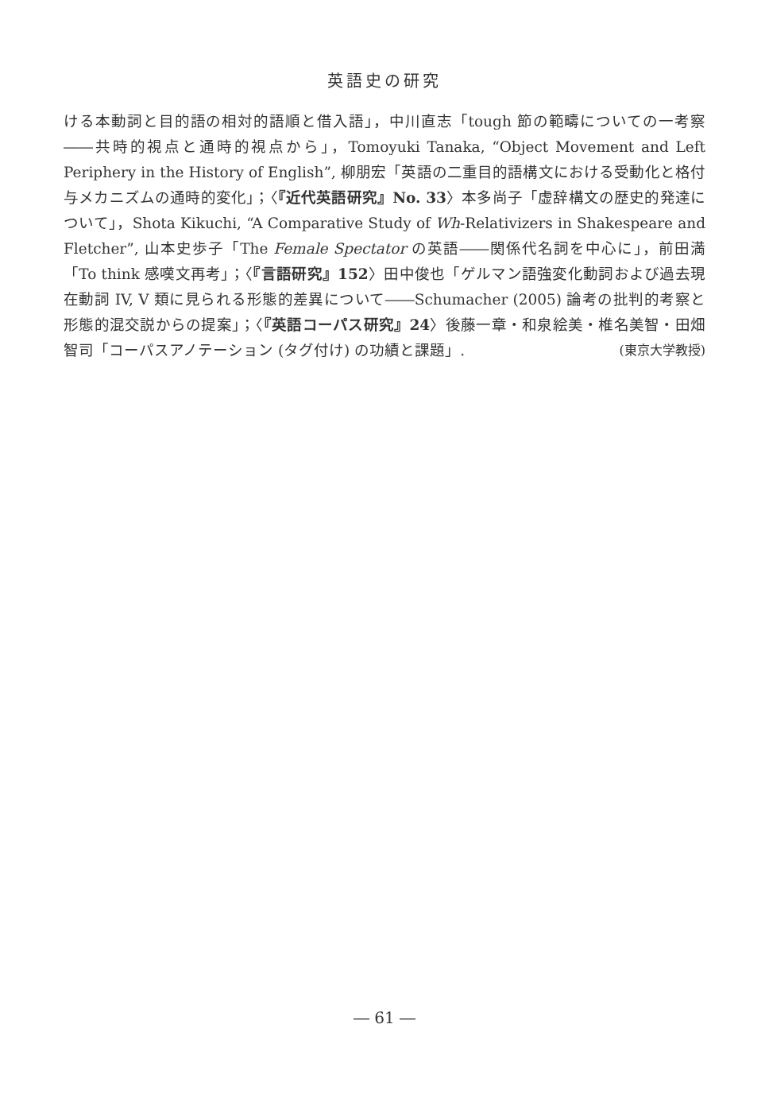英語史の研究
ける本動詞と目的語の相対的語順と借入語」，中川直志「tough 節の範疇についての一考察――共時的視点と通時的視点から」，Tomoyuki Tanaka, “Object Movement and Left Periphery in the History of English”, 柳朋宏「英語の二重目的語構文における受動化と格付与メカニズムの通時的変化」；〈『近代英語研究』No. 33〉本多尚子「虚辞構文の歴史的発達について」，Shota Kikuchi, “A Comparative Study of Wh-Relativizers in Shakespeare and Fletcher”, 山本史歩子「The Female Spectator の英語――関係代名詞を中心に」，前田満「To think 感嘆文再考」；〈『言語研究』152〉田中俊也「ゲルマン語強変化動詞および過去現在動詞 IV, V 類に見られる形態的差異について――Schumacher (2005) 論考の批判的考察と形態的混交説からの提案」；〈『英語コーパス研究』24〉後藤一章・和泉絵美・椎名美智・田畑智司「コーパスアノテーション (タグ付け) の功績と課題」. (東京大学教授)
― 61 ―